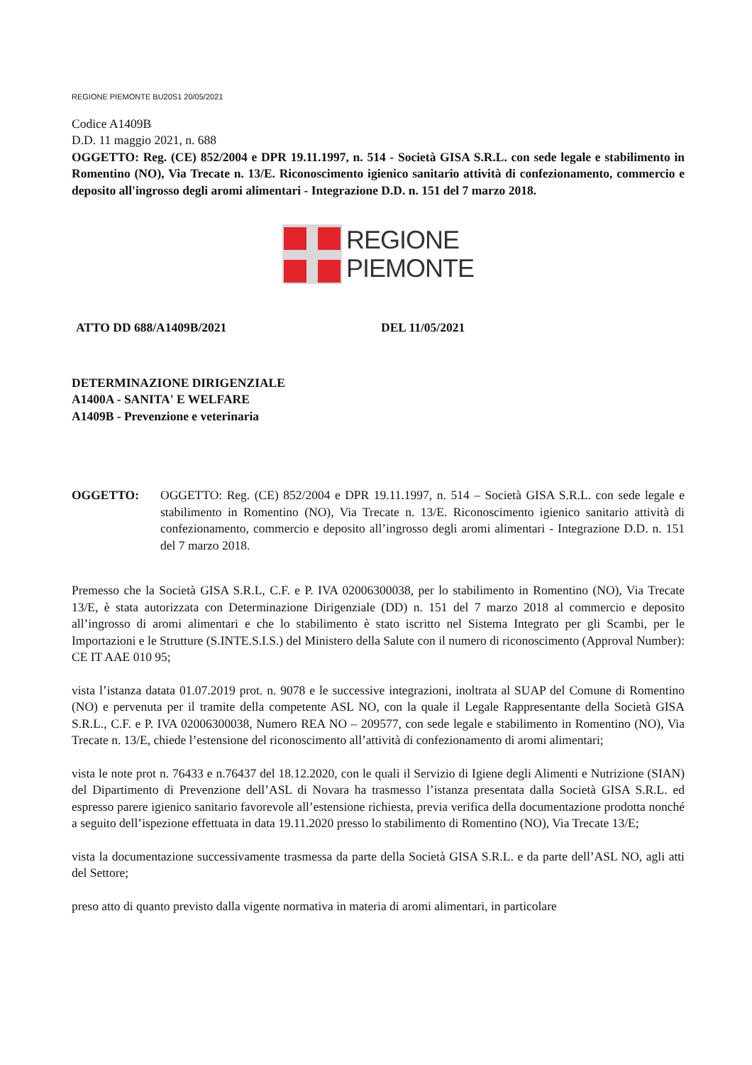REGIONE PIEMONTE BU20S1 20/05/2021
Codice A1409B
D.D. 11 maggio 2021, n. 688
OGGETTO: Reg. (CE) 852/2004 e DPR 19.11.1997, n. 514 - Società GISA S.R.L. con sede legale e stabilimento in Romentino (NO), Via Trecate n. 13/E. Riconoscimento igienico sanitario attività di confezionamento, commercio e deposito all'ingrosso degli aromi alimentari - Integrazione D.D. n. 151 del 7 marzo 2018.
REGIONE
PIEMONTE
ATTO DD 688/A1409B/2021 DEL 11/05/2021
DETERMINAZIONE DIRIGENZIALE
A1400A - SANITA' E WELFARE
A1409B - Prevenzione e veterinaria
OGGETTO: OGGETTO: Reg. (CE) 852/2004 e DPR 19.11.1997, n. 514 – Società GISA S.R.L. con sede legale e stabilimento in Romentino (NO), Via Trecate n. 13/E. Riconoscimento igienico sanitario attività di confezionamento, commercio e deposito all’ingrosso degli aromi alimentari - Integrazione D.D. n. 151 del 7 marzo 2018.
Premesso che la Società GISA S.R.L, C.F. e P. IVA 02006300038, per lo stabilimento in Romentino (NO), Via Trecate 13/E, è stata autorizzata con Determinazione Dirigenziale (DD) n. 151 del 7 marzo 2018 al commercio e deposito all’ingrosso di aromi alimentari e che lo stabilimento è stato iscritto nel Sistema Integrato per gli Scambi, per le Importazioni e le Strutture (S.INTE.S.I.S.) del Ministero della Salute con il numero di riconoscimento (Approval Number): CE IT AAE 010 95;
vista l’istanza datata 01.07.2019 prot. n. 9078 e le successive integrazioni, inoltrata al SUAP del Comune di Romentino (NO) e pervenuta per il tramite della competente ASL NO, con la quale il Legale Rappresentante della Società GISA S.R.L., C.F. e P. IVA 02006300038, Numero REA NO – 209577, con sede legale e stabilimento in Romentino (NO), Via Trecate n. 13/E, chiede l’estensione del riconoscimento all’attività di confezionamento di aromi alimentari;
vista le note prot n. 76433 e n.76437 del 18.12.2020, con le quali il Servizio di Igiene degli Alimenti e Nutrizione (SIAN) del Dipartimento di Prevenzione dell’ASL di Novara ha trasmesso l’istanza presentata dalla Società GISA S.R.L. ed espresso parere igienico sanitario favorevole all’estensione richiesta, previa verifica della documentazione prodotta nonché a seguito dell’ispezione effettuata in data 19.11.2020 presso lo stabilimento di Romentino (NO), Via Trecate 13/E;
vista la documentazione successivamente trasmessa da parte della Società GISA S.R.L. e da parte dell’ASL NO, agli atti del Settore;
preso atto di quanto previsto dalla vigente normativa in materia di aromi alimentari, in particolare